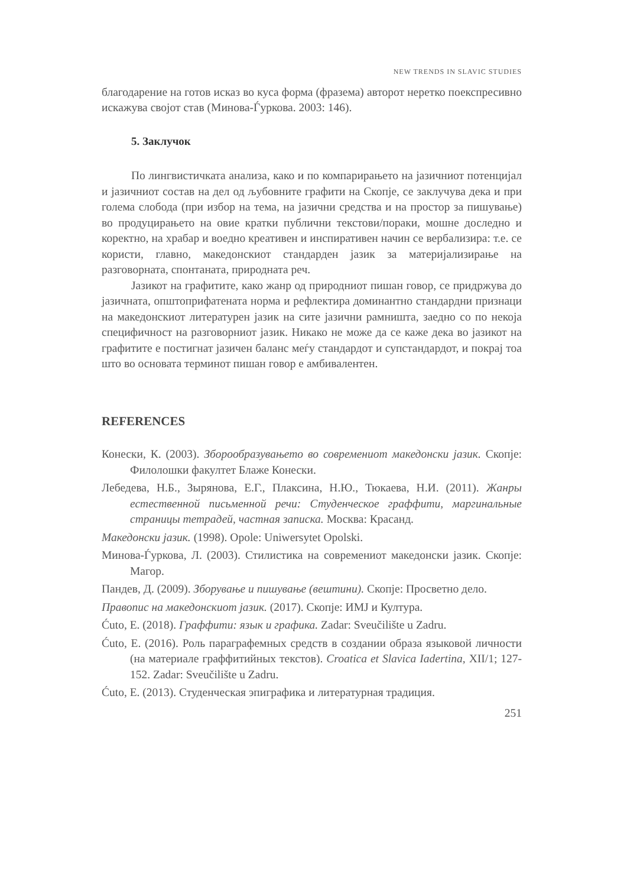NEW TRENDS IN SLAVIC STUDIES
благодарение на готов исказ во куса форма (фразема) авторот неретко поекспресивно искажува својот став (Минова-Ѓуркова. 2003: 146).
5. Заклучок
По лингвистичката анализа, како и по компарирањето на јазичниот потенцијал и јазичниот состав на дел од љубовните графити на Скопје, се заклучува дека и при голема слобода (при избор на тема, на јазични средства и на простор за пишување) во продуцирањето на овие кратки публични текстови/пораки, мошне доследно и коректно, на храбар и воедно креативен и инспиративен начин се вербализира: т.е. се користи, главно, македонскиот стандарден јазик за материјализирање на разговорната, спонтаната, природната реч.
Јазикот на графитите, како жанр од природниот пишан говор, се придржува до јазичната, општоприфатената норма и рефлектира доминантно стандардни признаци на македонскиот литературен јазик на сите јазични рамништа, заедно со по некоја специфичност на разговорниот јазик. Никако не може да се каже дека во јазикот на графитите е постигнат јазичен баланс меѓу стандардот и супстандардот, и покрај тоа што во основата терминот пишан говор е амбивалентен.
REFERENCES
Конески, К. (2003). Зборообразувањето во современиот македонски јазик. Скопје: Филолошки факултет Блаже Конески.
Лебедева, Н.Б., Зырянова, Е.Г., Плаксина, Н.Ю., Тюкаева, Н.И. (2011). Жанры естественной письменной речи: Студенческое граффити, маргинальные страницы тетрадей, частная записка. Москва: Красанд.
Македонски јазик. (1998). Opole: Uniwersytet Opolski.
Минова-Ѓуркова, Л. (2003). Стилистика на современиот македонски јазик. Скопје: Магор.
Пандев, Д. (2009). Зборување и пишување (вештини). Скопје: Просветно дело.
Правопис на македонскиот јазик. (2017). Скопје: ИМЈ и Култура.
Ćuto, E. (2018). Граффити: язык и графика. Zadar: Sveučilište u Zadru.
Ćuto, E. (2016). Роль параграфемных средств в создании образа языковой личности (на материале граффитийных текстов). Croatica et Slavica Iadertina, XII/1; 127-152. Zadar: Sveučilište u Zadru.
Ćuto, E. (2013). Студенческая эпиграфика и литературная традиция.
251